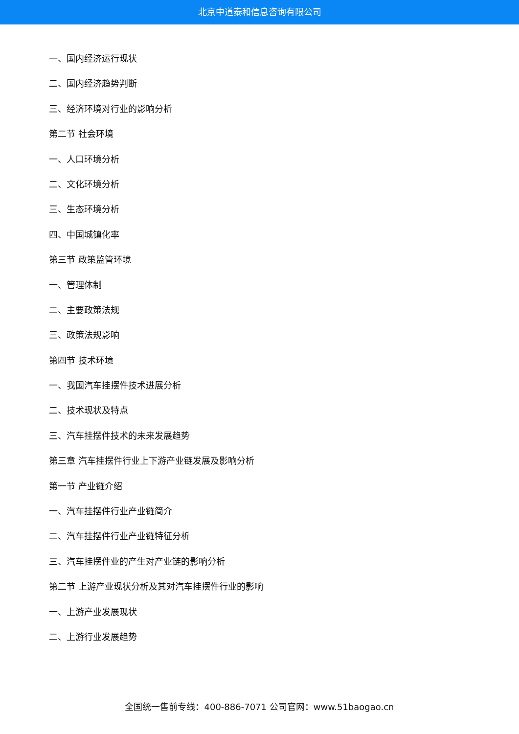北京中道泰和信息咨询有限公司
一、国内经济运行现状
二、国内经济趋势判断
三、经济环境对行业的影响分析
第二节 社会环境
一、人口环境分析
二、文化环境分析
三、生态环境分析
四、中国城镇化率
第三节 政策监管环境
一、管理体制
二、主要政策法规
三、政策法规影响
第四节 技术环境
一、我国汽车挂摆件技术进展分析
二、技术现状及特点
三、汽车挂摆件技术的未来发展趋势
第三章 汽车挂摆件行业上下游产业链发展及影响分析
第一节 产业链介绍
一、汽车挂摆件行业产业链简介
二、汽车挂摆件行业产业链特征分析
三、汽车挂摆件业的产生对产业链的影响分析
第二节 上游产业现状分析及其对汽车挂摆件行业的影响
一、上游产业发展现状
二、上游行业发展趋势
全国统一售前专线：400-886-7071 公司官网：www.51baogao.cn